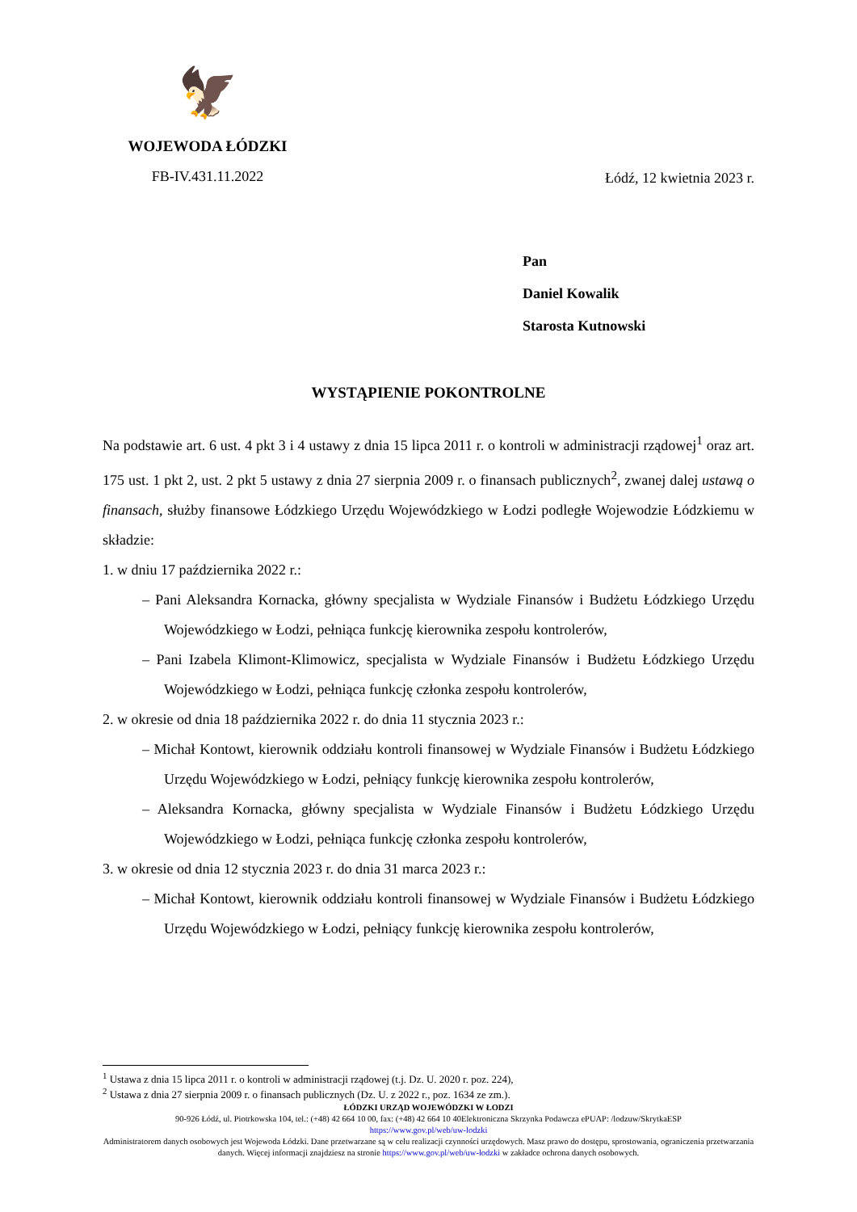🦅
WOJEWODA ŁÓDZKI
FB-IV.431.11.2022
Łódź, 12 kwietnia 2023 r.
Pan
Daniel Kowalik
Starosta Kutnowski
WYSTĄPIENIE POKONTROLNE
Na podstawie art. 6 ust. 4 pkt 3 i 4 ustawy z dnia 15 lipca 2011 r. o kontroli w administracji rządowej<sup>1</sup> oraz art. 175 ust. 1 pkt 2, ust. 2 pkt 5 ustawy z dnia 27 sierpnia 2009 r. o finansach publicznych<sup>2</sup>, zwanej dalej ustawą o finansach, służby finansowe Łódzkiego Urzędu Wojewódzkiego w Łodzi podległe Wojewodzie Łódzkiemu w składzie:
1. w dniu 17 października 2022 r.:
– Pani Aleksandra Kornacka, główny specjalista w Wydziale Finansów i Budżetu Łódzkiego Urzędu Wojewódzkiego w Łodzi, pełniąca funkcję kierownika zespołu kontrolerów,
– Pani Izabela Klimont-Klimowicz, specjalista w Wydziale Finansów i Budżetu Łódzkiego Urzędu Wojewódzkiego w Łodzi, pełniąca funkcję członka zespołu kontrolerów,
2. w okresie od dnia 18 października 2022 r. do dnia 11 stycznia 2023 r.:
– Michał Kontowt, kierownik oddziału kontroli finansowej w Wydziale Finansów i Budżetu Łódzkiego Urzędu Wojewódzkiego w Łodzi, pełniący funkcję kierownika zespołu kontrolerów,
– Aleksandra Kornacka, główny specjalista w Wydziale Finansów i Budżetu Łódzkiego Urzędu Wojewódzkiego w Łodzi, pełniąca funkcję członka zespołu kontrolerów,
3. w okresie od dnia 12 stycznia 2023 r. do dnia 31 marca 2023 r.:
– Michał Kontowt, kierownik oddziału kontroli finansowej w Wydziale Finansów i Budżetu Łódzkiego Urzędu Wojewódzkiego w Łodzi, pełniący funkcję kierownika zespołu kontrolerów,
<sup>1</sup> Ustawa z dnia 15 lipca 2011 r. o kontroli w administracji rządowej (t.j. Dz. U. 2020 r. poz. 224),
<sup>2</sup> Ustawa z dnia 27 sierpnia 2009 r. o finansach publicznych (Dz. U. z 2022 r., poz. 1634 ze zm.).
ŁÓDZKI URZĄD WOJEWÓDZKI W ŁODZI
90-926 Łódź, ul. Piotrkowska 104, tel.: (+48) 42 664 10 00, fax: (+48) 42 664 10 40Elektroniczna Skrzynka Podawcza ePUAP: /lodzuw/SkrytkaESP
https://www.gov.pl/web/uw-lodzki
Administratorem danych osobowych jest Wojewoda Łódzki. Dane przetwarzane są w celu realizacji czynności urzędowych. Masz prawo do dostępu, sprostowania, ograniczenia przetwarzania danych. Więcej informacji znajdziesz na stronie https://www.gov.pl/web/uw-lodzki w zakładce ochrona danych osobowych.